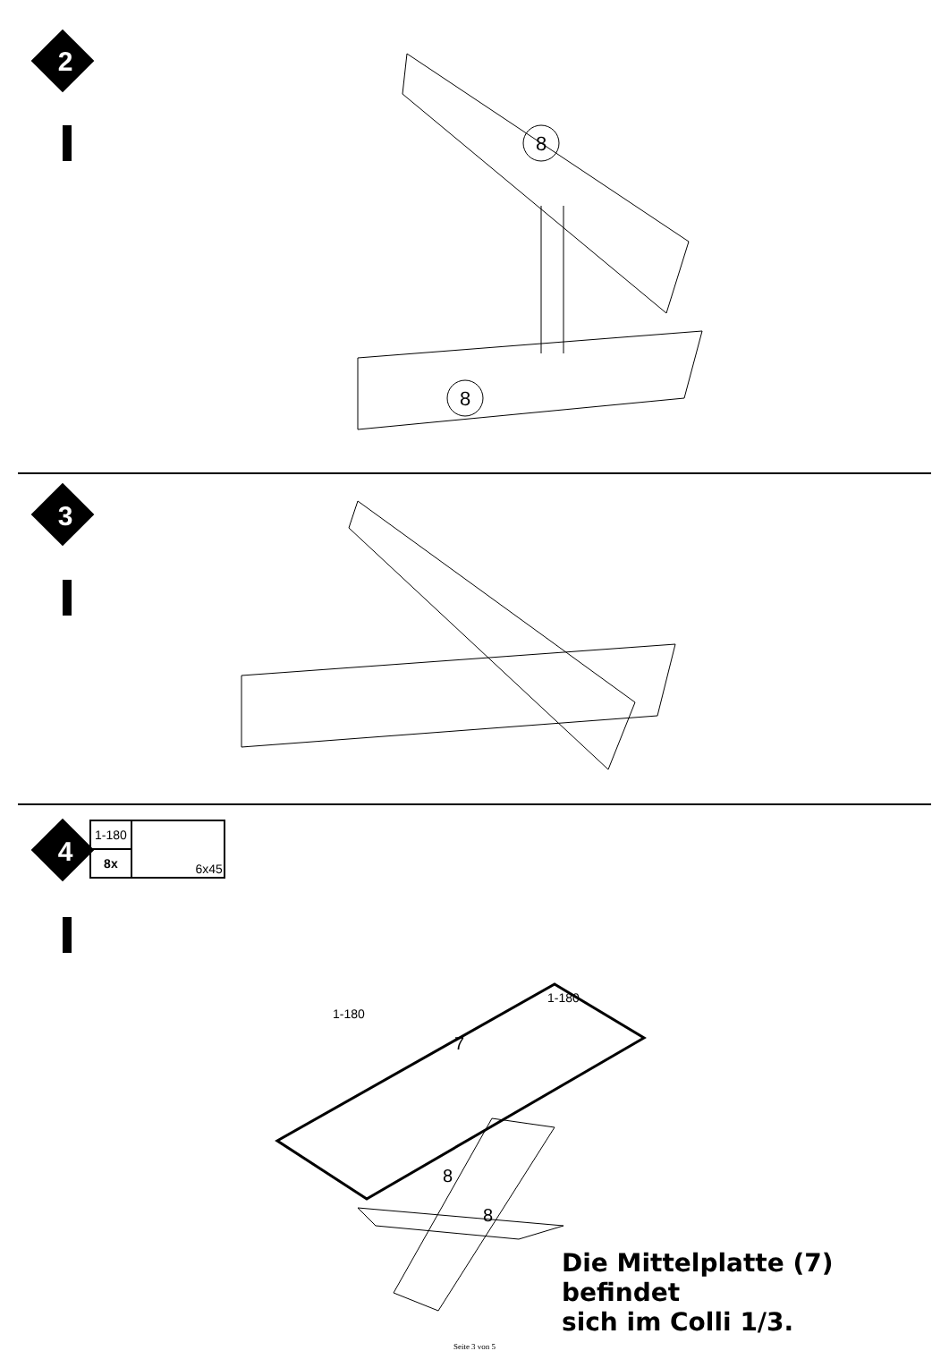8
8
2
3
4
| 1-180 | 6x45 |
| 8x | |
1-180
1-180
7
8
8
Die Mittelplatte (7) befindet
sich im Colli 1/3.
Seite 3 von 5